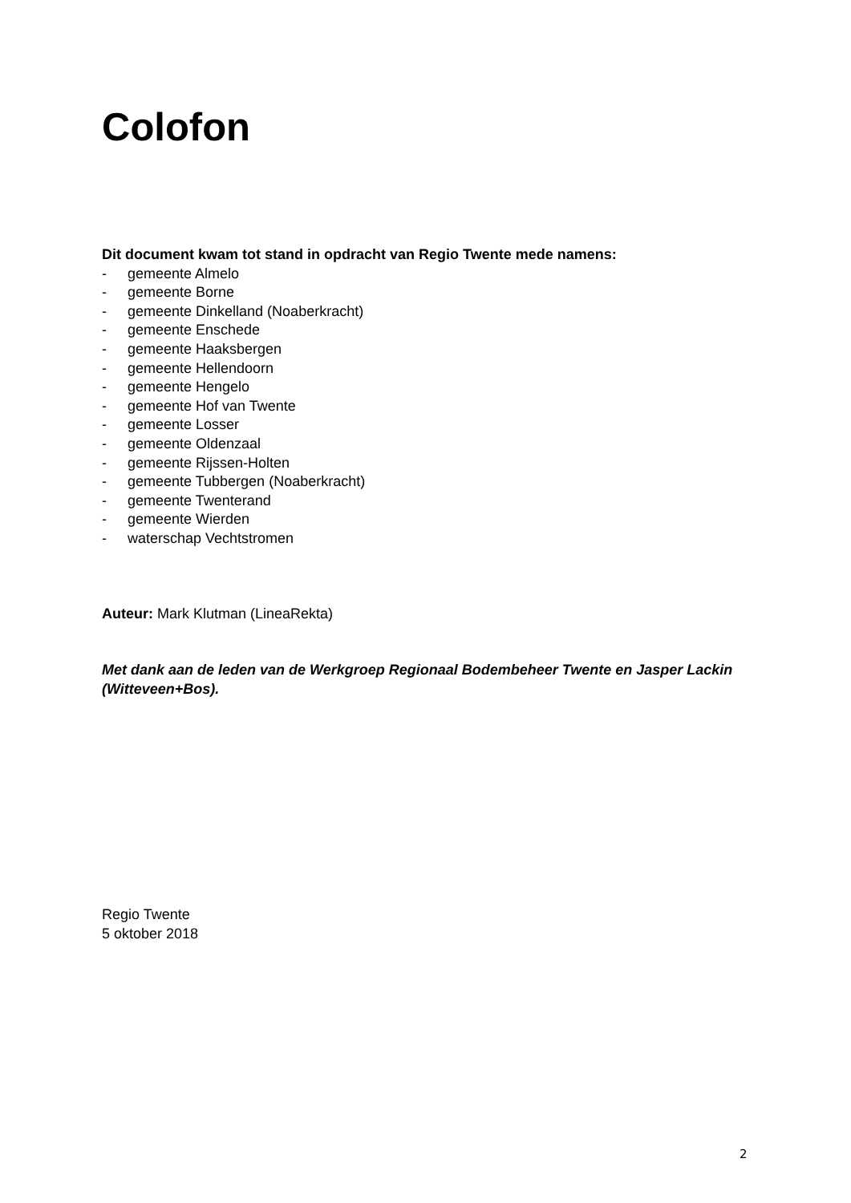Colofon
Dit document kwam tot stand in opdracht van Regio Twente mede namens:
- gemeente Almelo
- gemeente Borne
- gemeente Dinkelland (Noaberkracht)
- gemeente Enschede
- gemeente Haaksbergen
- gemeente Hellendoorn
- gemeente Hengelo
- gemeente Hof van Twente
- gemeente Losser
- gemeente Oldenzaal
- gemeente Rijssen-Holten
- gemeente Tubbergen (Noaberkracht)
- gemeente Twenterand
- gemeente Wierden
- waterschap Vechtstromen
Auteur: Mark Klutman (LineaRekta)
Met dank aan de leden van de Werkgroep Regionaal Bodembeheer Twente en Jasper Lackin (Witteveen+Bos).
Regio Twente
5 oktober 2018
2